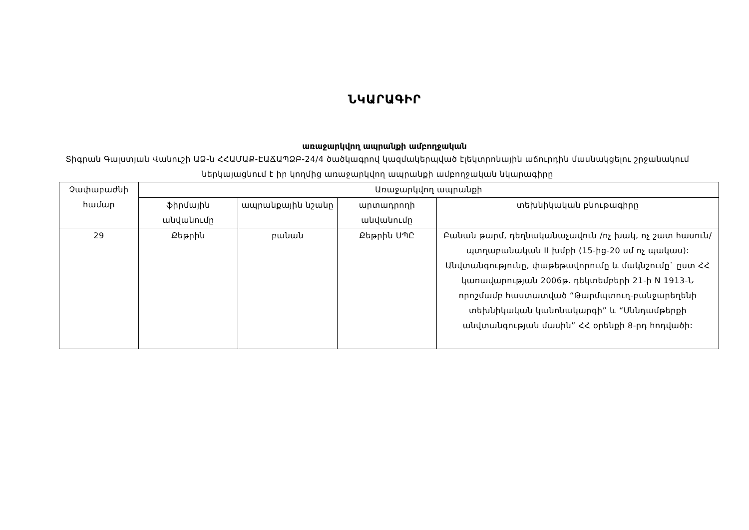ՆԿԱՐԱԳԻՐ
առաջարկվող ապրանքի ամբողջական
Տիգրան Գալստյան Վանուշի ԱՁ-ն ՀՀԱՄԱՔ-ԷԱՃԱՊՁԲ-24/4 ծածկագրով կազմակերպված էլեկտրոնային աճուրդին մասնակցելու շրջանակում ներկայացնում է իր կողմից առաջարկվող ապրանքի ամբողջական նկարագիրը
| Չափաբաժնի համար | Առաջարկվող ապրանքի | | | |
| --- | --- | --- | --- | --- |
| | ֆիրմային անվանումը | ապրանքային նշանը | արտադրողի անվանումը | տեխնիկական բնութագիրը |
| 29 | Քեթրին | բանան | Քեթրին ՍՊԸ | Բանան թարմ, դեղնականաչավուն /ոչ խակ, ոչ շատ հասուն/ պտղաբանական II խմբի (15-ից-20 սմ ոչ պակաս): Անվտանգությունը, փաթեթավորումը և մակնշումը` ըստ ՀՀ կառավարության 2006թ. դեկտեմբերի 21-ի N 1913-Ն որոշմամբ հաստատված “Թարմպտուղ-բանջարեղենի տեխնիկական կանոնակարգի” և “Սննդամթերքի անվտանգության մասին” ՀՀ օրենքի 8-րդ հոդվածի: |